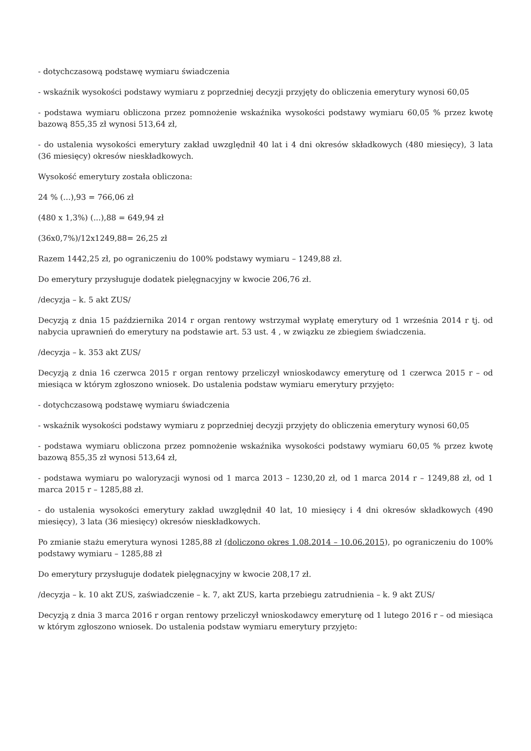- dotychczasową podstawę wymiaru świadczenia
- wskaźnik wysokości podstawy wymiaru z poprzedniej decyzji przyjęty do obliczenia emerytury wynosi 60,05
- podstawa wymiaru obliczona przez pomnożenie wskaźnika wysokości podstawy wymiaru 60,05 % przez kwotę bazową 855,35 zł wynosi 513,64 zł,
- do ustalenia wysokości emerytury zakład uwzględnił 40 lat i 4 dni okresów składkowych (480 miesięcy), 3 lata (36 miesięcy) okresów nieskładkowych.
Wysokość emerytury została obliczona:
24 % (...),93 = 766,06 zł
(480 x 1,3%) (...),88 = 649,94 zł
(36x0,7%)/12x1249,88= 26,25 zł
Razem 1442,25 zł, po ograniczeniu do 100% podstawy wymiaru – 1249,88 zł.
Do emerytury przysługuje dodatek pielęgnacyjny w kwocie 206,76 zł.
/decyzja – k. 5 akt ZUS/
Decyzją z dnia 15 października 2014 r organ rentowy wstrzymał wypłatę emerytury od 1 września 2014 r tj. od nabycia uprawnień do emerytury na podstawie art. 53 ust. 4 , w związku ze zbiegiem świadczenia.
/decyzja – k. 353 akt ZUS/
Decyzją z dnia 16 czerwca 2015 r organ rentowy przeliczył wnioskodawcy emeryturę od 1 czerwca 2015 r – od miesiąca w którym zgłoszono wniosek. Do ustalenia podstaw wymiaru emerytury przyjęto:
- dotychczasową podstawę wymiaru świadczenia
- wskaźnik wysokości podstawy wymiaru z poprzedniej decyzji przyjęty do obliczenia emerytury wynosi 60,05
- podstawa wymiaru obliczona przez pomnożenie wskaźnika wysokości podstawy wymiaru 60,05 % przez kwotę bazową 855,35 zł wynosi 513,64 zł,
- podstawa wymiaru po waloryzacji wynosi od 1 marca 2013 – 1230,20 zł, od 1 marca 2014 r – 1249,88 zł, od 1 marca 2015 r – 1285,88 zł.
- do ustalenia wysokości emerytury zakład uwzględnił 40 lat, 10 miesięcy i 4 dni okresów składkowych (490 miesięcy), 3 lata (36 miesięcy) okresów nieskładkowych.
Po zmianie stażu emerytura wynosi 1285,88 zł (doliczono okres 1.08.2014 – 10.06.2015), po ograniczeniu do 100% podstawy wymiaru – 1285,88 zł
Do emerytury przysługuje dodatek pielęgnacyjny w kwocie 208,17 zł.
/decyzja – k. 10 akt ZUS, zaświadczenie – k. 7, akt ZUS, karta przebiegu zatrudnienia – k. 9 akt ZUS/
Decyzją z dnia 3 marca 2016 r organ rentowy przeliczył wnioskodawcy emeryturę od 1 lutego 2016 r – od miesiąca w którym zgłoszono wniosek. Do ustalenia podstaw wymiaru emerytury przyjęto: